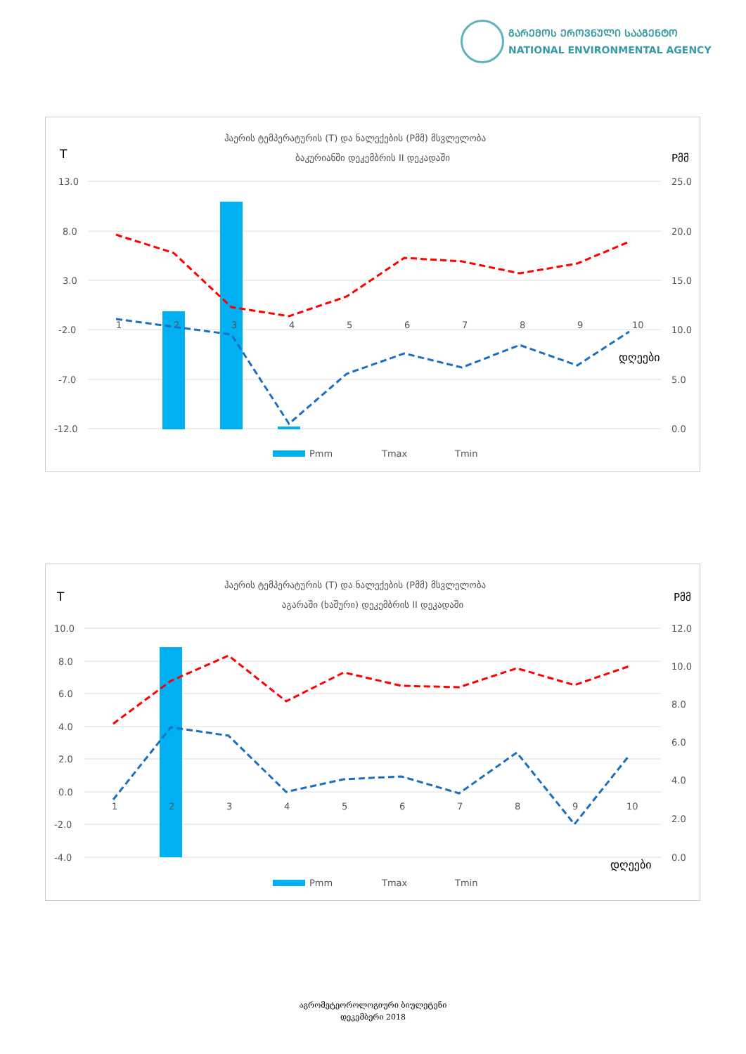ᲒᲐᲠᲔᲛᲝᲡ ᲔᲠᲝᲕᲜᲣᲚᲘ ᲡᲐᲐᲒᲔᲜᲢᲝ
NATIONAL ENVIRONMENTAL AGENCY
ჰაერის ტემპერატურის (T) და ნალექების (Pმმ) მსვლელობა
ბაკურიანში დეკემბრის II დეკადაში
T
Pმმ
13.0
8.0
3.0
-2.0
-7.0
-12.0
25.0
20.0
15.0
10.0
5.0
0.0
1
2
3
4
5
6
7
8
9
10
დღეები
Pmm
Tmax
Tmin
ჰაერის ტემპერატურის (T) და ნალექების (Pმმ) მსვლელობა
აგარაში (ხაშური) დეკემბრის II დეკადაში
T
Pმმ
10.0
8.0
6.0
4.0
2.0
0.0
-2.0
-4.0
12.0
10.0
8.0
6.0
4.0
2.0
0.0
1
2
3
4
5
6
7
8
9
10
დღეები
Pmm
Tmax
Tmin
აგრომეტეოროლოგიური ბიულეტენი
დეკემბერი 2018